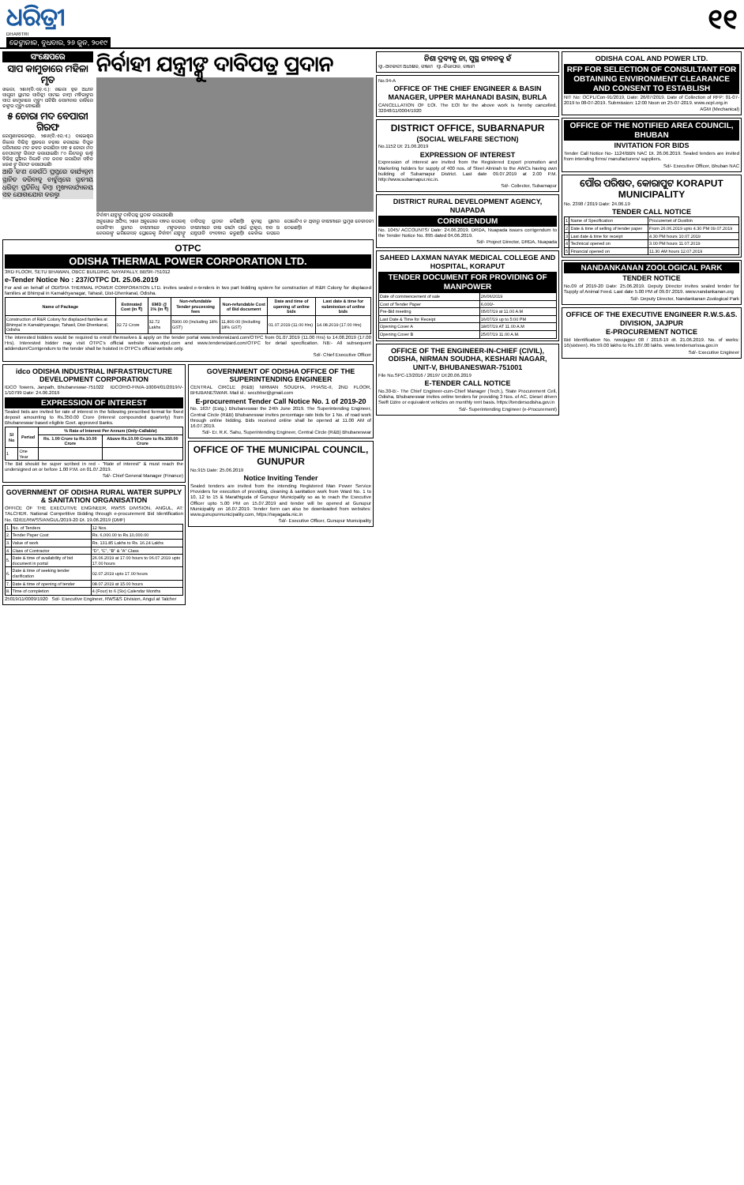ଧରିତ୍ରୀ
DHARITRI
ଢେଙ୍କାନାଳ, ବୁଧବାର, ୨୬ ଜୁନ, ୨୦୧୯
୧୧
ସଂକ୍ଷେପରେ
ସାପ କାମୁଡାରେ ମହିଳା ମୃତ
ଖଇରା, ୨୫।୬(ବି.ଏନ୍.ଏ.): ଖଇରା ବ୍ଲକ ଅଧୀନ ସାଗୁରୀ ଗ୍ରାମର ସାବିତ୍ରୀ ସାମଲ ନାମ୍ନୀ ମହିଳାଙ୍କର ସାପ କାମୁଡାରେ ମୃତ୍ୟୁ ଘଟିଛି। ସୋମବାର ରାତିରେ ତାଙ୍କର ମୃତ୍ୟୁ ହୋଇଛି।
୫ ଚୋରା ମଦ ବେପାରୀ ଗିରଫ
ରେମୁଣା/ଜଳେଶ୍ୱର, ୨୫।୬(ବି.ଏନ୍.ଏ.) ବାଲେଶ୍ୱର ଜିଲାର ବିଭିନ୍ନ ସ୍ଥାନରେ ଚଢ଼ାଉ କରାଯାଇ ବିପୁଳ ପରିମାଣର ମଦ ଜବତ କରାଯିବା ସହ ୫ ଚୋରା ମଦ ବେପାରୀଙ୍କୁ ଗିରଫ କରାଯାଇଛି। ୮୦ ଲିଟରରୁ ଊର୍ଦ୍ଧ୍ୱ ବିଭିନ୍ନ ପ୍ରକାର ବିଲାତି ମଦ ଜବତ କରାଯିବା ସହିତ ୪ଜଣ ଙ୍କୁ ଗିରଫ କରାଯାଇଛି।
ଆଜି କ'ଣ କେଉଁଠି ପ୍ରସ୍ତରେ କାର୍ଯ୍ୟକ୍ରମ ସ୍ଥାନିତ କରିବାକୁ ଚାହୁଁଥିଲେ ସ୍ଥାନୀୟ ଧରିତ୍ରୀ ପ୍ରତିନିଧି କିମ୍ବା ମୁଖ୍ୟକାର୍ଯ୍ୟାଳୟ ସହ ଯୋଗାଯୋଗ କରନ୍ତୁ।
ନିର୍ବାହୀ ଯନ୍ତ୍ରୀଙ୍କୁ ଦାବିପତ୍ର ପ୍ରଦାନ
ନିର୍ବାହୀ ଯନ୍ତ୍ରୀଙ୍କୁ ଦାବିପତ୍ର ପ୍ରଦାନ କରାଯାଉଛି।
ଅନୁଗୋଳ ଅଫିସ, ୨୫।୬ ଅନୁଗୋଳ ସହର ଉପକଣ୍ଠ ଜରାସିଂହା ଗ୍ରାମର ଚାଷୀମାନେ ମଙ୍ଗଳବାର ଡେରଜାଙ୍ଗ ଇରିଗେସନ୍ ପ୍ରୋଜେକ୍ଟ ନିର୍ବାହୀ ଯନ୍ତ୍ରୀଙ୍କୁ ଦାବିପତ୍ର ପ୍ରଦାନ କରିଛନ୍ତି। କୁମଣ୍ଡ ଗ୍ରାମର ଚାଷୀମାନେ ଚାଷ କାର୍ଯ୍ୟ ପାଇଁ ଟ୍ରାକ୍ଟର, ହଳ ଓ ଯନ୍ତ୍ରପାତି ବ୍ୟବହାର କରୁଛନ୍ତି। କେନାଲ ଉପରେ ପୋଲଟିଏ ନ ଥିବାରୁ ଚାଷୀମାନେ ପ୍ରମୁଖ ଚେତାବନୀ ଦେଇଛନ୍ତି।
OTPC
ODISHA THERMAL POWER CORPORATION LTD.
3RD FLOOR, SETU BHAWAN, OBCC BUILDING, NAYAPALLY, BBSR-751012
e-Tender Notice No : 237/OTPC Dt. 25.06.2019
For and on behalf of ODISHA THERMAL POWER CORPORATION LTD. invites sealed e-tenders in two part bidding system for construction of R&R Colony for displaced families at Bhimpal in Kamakhyanagar, Tahasil, Dist-Dhenkanal, Odisha.
| Name of Package | Estimated Cost (in ₹) | EMD @ 1% (in ₹) | Non-refundable Tender processing fees | Non-refundable Cost of Bid document | Date and time of opening of online bids | Last date & time for submission of online bids |
| --- | --- | --- | --- | --- | --- | --- |
| Construction of R&R Colony for displaced families at Bhimpal in Kamakhyanagar, Tahasil, Dist-Dhenkanal, Odisha | 32.72 Crore | 32.72 Lakhs | 5900.00 (Including 18% GST) | 11,800.00 (Including 18% GST) | 01.07.2019 (11.00 Hrs) | 14.08.2019 (17.00 Hrs) |
The interested bidders would be required to enroll themselves & apply on the tender portal www.tenderwizard.com/OTPC from 01.07.2019 (11.00 Hrs) to 14.08.2019 (17.00 Hrs). Interested bidder may visit OTPC's official website www.otpcl.com and www.tenderwizard.com/OTPC for detail specification. NB:- All subsequent addendum/Corrigendum to the tender shall be hoisted in OTPC's official website only.
Sd/- Chief Executive Officer
idco ODISHA INDUSTRIAL INFRASTRUCTURE DEVELOPMENT CORPORATION
IDCO Towers, Janpath, Bhubaneswar-751022 IDCO/HO-FIN/A-10004/01/2019/V-1/10799 Date: 24.06.2019
EXPRESSION OF INTEREST
Sealed bids are invited for rate of interest in the following prescribed format for fixed deposit amounting to Rs.350.00 Crore (interest compounded quarterly) from Bhubaneswar based eligible Govt. approved Banks.
| Sl No | Period | % Rate of Interest Per Annum (Only-Callable) | |
| --- | --- | --- | --- |
| | | Rs. 1.00 Crore to Rs.10.00 Crore | Above Rs.10.00 Crore to Rs.350.00 Crore |
| 1 | One Year | | |
The Bid should be super scribed in red - "Rate of interest" & must reach the undersigned on or before 1.00 P.M. on 01.07.2019.
Sd/- Chief General Manager (Finance)
GOVERNMENT OF ODISHA RURAL WATER SUPPLY & SANITATION ORGANISATION
OFFICE OF THE EXECUTIVE ENGINEER, RWSS DIVISION, ANGUL, AT: TALCHER. National Competitive Bidding through e-procurement Bid Identification No. 02/EE/RWSS/ANGUL/2019-20 Dt. 19.06.2019 (DMF)
| 1. | No. of Tenders | 12 Nos. |
| 2. | Tender Paper Cost | Rs. 6,000.00 to Rs.10,000.00 |
| 3. | Value of work | Rs. 131.85 Lakhs to Rs. 16.24 Lakhs |
| 4. | Class of Contractor | "D", "C", "B" & "A" Class |
| 5. | Date & time of availability of bid document in portal | 26.06.2019 at 17.00 hours to 06.07.2019 upto 17.00 hours |
| 6. | Date & time of seeking tender clarification | 02.07.2019 upto 17.00 hours |
| 7. | Date & time of opening of tender | 08.07.2019 at 15.00 hours |
| 8. | Time of completion | 4 (Four) to 6 (Six) Calendar Months |
25019/11/0009/1920 Sd/- Executive Engineer, RWS&S Division, Angul at Talcher
GOVERNMENT OF ODISHA OFFICE OF THE SUPERINTENDING ENGINEER
CENTRAL CIRCLE (R&B) NIRMAN SOUDHA, PHASE-II, 2ND FLOOR, BHUBANESWAR. Mail id.: seccbbsr@gmail.com
E-procurement Tender Call Notice No. 1 of 2019-20
No. 1637 (Estg.) Bhubaneswar the 24th June 2019. The Superintending Engineer, Central Circle (R&B) Bhubaneswar invites percentage rate bids for 1 No. of road work through online bidding. Bids received online shall be opened at 11.00 AM of 16.07.2019.
Sd/- Er. R.K. Sahu, Superintending Engineer, Central Circle (R&B) Bhubaneswar
OFFICE OF THE MUNICIPAL COUNCIL, GUNUPUR
No.915 Date: 25.06.2019
Notice Inviting Tender
Sealed tenders are invited from the intending Registered Man Power Service Providers for execution of providing, cleaning & sanitation work from Ward No. 1 to 10, 12 to 15 & Marathiguda of Gunupur Municipality so as to reach the Executive Officer upto 5.00 PM on 15.07.2019 and tender will be opened at Gunupur Municipality on 16.07.2019. Tender form can also be downloaded from websites: www.gunupurmunicipality.com, https://rayagada.nic.in
Sd/- Executive Officer, Gunupur Municipality
ନିଶା ଦ୍ରବ୍ୟକୁ ନା, ସୁସ୍ଥ ଜୀବନକୁ ହଁ
ସ୍ୱା.-ଅବକାରୀ ଅଧୀକ୍ଷକ, ଗଞ୍ଜାମ ସ୍ୱା.-ଜିଲାପାଳ, ଗଞ୍ଜାମ
No.94-A
OFFICE OF THE CHIEF ENGINEER & BASIN MANAGER, UPPER MAHANADI BASIN, BURLA
CANCELLATION OF EOI. The EOI for the above work is hereby cancelled. 32048/11/0004/1920
DISTRICT OFFICE, SUBARNAPUR
(SOCIAL WELFARE SECTION)
No.1152 Dt: 21.06.2019
EXPRESSION OF INTEREST
Expression of interest are invited from the Registered Export promotion and Marketing holders for supply of 400 nos. of Steel Almirah to the AWCs having own building of Subarnapur District. Last date 09.07.2019 at 2.00 P.M. http://www.subarnapur.nic.in.
Sd/- Collector, Subarnapur
DISTRICT RURAL DEVELOPMENT AGENCY, NUAPADA
CORRIGENDUM
No. 1045/ ACCOUNTS/ Date: 24.06.2019. DRDA, Nuapada issues corrigendum to the Tender Notice No. 895 dated 04.06.2019.
Sd/- Project Director, DRDA, Nuapada
SAHEED LAXMAN NAYAK MEDICAL COLLEGE AND HOSPITAL, KORAPUT
TENDER DOCUMENT FOR PROVIDING OF MANPOWER
| Date of commencement of sale | 26/06/2019 |
| Cost of Tender Paper | 6,000/- |
| Pre-Bid meeting | 05/07/19 at 11.00 A.M |
| Last Date & Time for Receipt | 16/07/19 up to 5:00 PM |
| Opening Cover A | 18/07/19 AT 11.00 A.M |
| Opening Cover B | 25/07/19 11.00 A.M. |
OFFICE OF THE ENGINEER-IN-CHIEF (CIVIL), ODISHA, NIRMAN SOUDHA, KESHARI NAGAR, UNIT-V, BHUBANESWAR-751001
File No.SPC-13/2016 / 26197 Dt:20.06.2019
E-TENDER CALL NOTICE
No.30-B:- The Chief Engineer-cum-Chief Manager (Tech.), State Procurement Cell, Odisha, Bhubaneswar invites online tenders for providing 3 Nos. of AC, Diesel driven Swift Dzire or equivalent vehicles on monthly rent basis. https://tendersodisha.gov.in
Sd/- Superintending Engineer (e-Procurement)
ODISHA COAL AND POWER LTD.
RFP FOR SELECTION OF CONSULTANT FOR OBTAINING ENVIRONMENT CLEARANCE AND CONSENT TO ESTABLISH
NIT No: OCPL/Con-91/2019, Date: 26/07/2019. Date of Collection of RFP: 01-07-2019 to 08-07-2019. Submission: 12:00 Noon on 25-07-2019. www.ocpl.org.in
AGM (Mechanical)
OFFICE OF THE NOTIFIED AREA COUNCIL, BHUBAN
INVITATION FOR BIDS
Tender Call Notice No- 1124/BBN NAC Dt. 26.06.2019. Sealed tenders are invited from intending firms/ manufacturers/ suppliers.
Sd/- Executive Officer, Bhuban NAC
ପୌର ପରିଷଦ, କୋରାପୁଟ KORAPUT MUNICIPALITY
No. 2398 / 2019 Date: 24.06.19
TENDER CALL NOTICE
| 1 | Name of Specification | Procuremet of Dustbin |
| 2 | Date & time of selling of tender paper | From 26.06.2019 upto 4.30 PM 09.07.2019 |
| 3 | Last date & time for receipt | 4.30 PM hours 10.07.2019 |
| 4 | Technical opened on | 3.00 PM hours 11.07.2019 |
| 5 | Financial opened on | 11.30 AM hours 12.07.2019 |
NANDANKANAN ZOOLOGICAL PARK
TENDER NOTICE
No.09 of 2019-20 Date: 25.06.2019. Deputy Director invites sealed tender for Supply of Animal Feed. Last date 5.00 PM of 09.07.2019. www.nandankanan.org
Sd/- Deputy Director, Nandankanan Zoological Park
OFFICE OF THE EXECUTIVE ENGINEER R.W.S.&S. DIVISION, JAJPUR
E-PROCUREMENT NOTICE
Bid Identification No. rwssjajpur 08 / 2018-19 dt. 21.06.2019. No. of works: 16(sixteen). Rs 59.00 lakhs to Rs.187.00 lakhs. www.tendersorissa.gov.in
Sd/- Executive Engineer